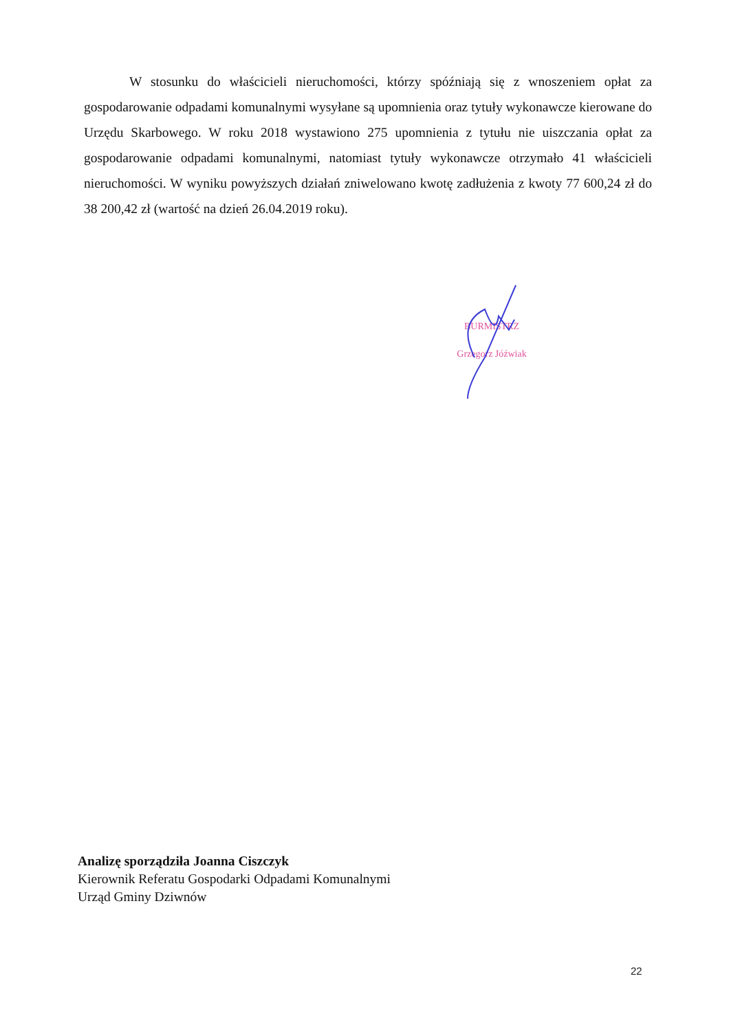W stosunku do właścicieli nieruchomości, którzy spóźniają się z wnoszeniem opłat za gospodarowanie odpadami komunalnymi wysyłane są upomnienia oraz tytuły wykonawcze kierowane do Urzędu Skarbowego. W roku 2018 wystawiono 275 upomnienia z tytułu nie uiszczania opłat za gospodarowanie odpadami komunalnymi, natomiast tytuły wykonawcze otrzymało 41 właścicieli nieruchomości. W wyniku powyższych działań zniwelowano kwotę zadłużenia z kwoty 77 600,24 zł do 38 200,42 zł (wartość na dzień 26.04.2019 roku).
BURMISTRZ
Grzegorz Jóźwiak
Analizę sporządziła Joanna Ciszczyk
Kierownik Referatu Gospodarki Odpadami Komunalnymi
Urząd Gminy Dziwnów
22